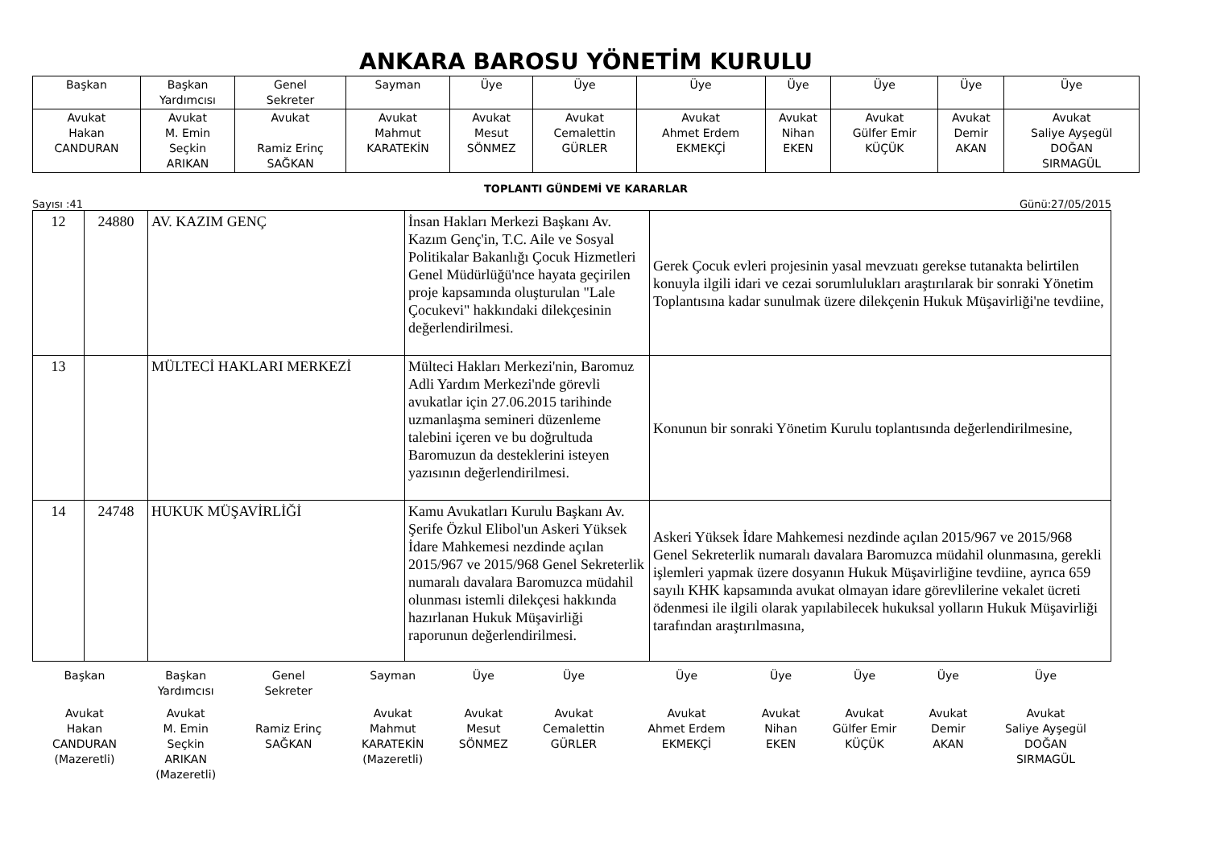ANKARA BAROSU YÖNETİM KURULU
| Başkan | Başkan Yardımcısı | Genel Sekreter | Sayman | Üye | Üye | Üye | Üye | Üye | Üye | Üye |
| Avukat Hakan CANDURAN | Avukat M. Emin Seçkin ARIKAN | Avukat Ramiz Erinç SAĞKAN | Avukat Mahmut KARATEKİN | Avukat Mesut SÖNMEZ | Avukat Cemalettin GÜRLER | Avukat Ahmet Erdem EKMEKÇİ | Avukat Nihan EKEN | Avukat Gülfer Emir KÜÇÜK | Avukat Demir AKAN | Avukat Saliye Ayşegül DOĞAN SIRMAGÜL |
TOPLANTI GÜNDEMİ VE KARARLAR
Sayısı :41 Günü:27/05/2015
| 12 | 24880 | AV. KAZIM GENÇ | İnsan Hakları Merkezi Başkanı Av. Kazım Genç'in, T.C. Aile ve Sosyal Politikalar Bakanlığı Çocuk Hizmetleri Genel Müdürlüğü'nce hayata geçirilen proje kapsamında oluşturulan "Lale Çocukevi" hakkındaki dilekçesinin değerlendirilmesi. | Gerek Çocuk evleri projesinin yasal mevzuatı gerekse tutanakta belirtilen konuyla ilgili idari ve cezai sorumlulukları araştırılarak bir sonraki Yönetim Toplantısına kadar sunulmak üzere dilekçenin Hukuk Müşavirliği'ne tevdiine, |
| 13 | | MÜLTECİ HAKLARI MERKEZİ | Mülteci Hakları Merkezi'nin, Baromuz Adli Yardım Merkezi'nde görevli avukatlar için 27.06.2015 tarihinde uzmanlaşma semineri düzenleme talebini içeren ve bu doğrultuda Baromuzun da desteklerini isteyen yazısının değerlendirilmesi. | Konunun bir sonraki Yönetim Kurulu toplantısında değerlendirilmesine, |
| 14 | 24748 | HUKUK MÜŞAVİRLİĞİ | Kamu Avukatları Kurulu Başkanı Av. Şerife Özkul Elibol'un Askeri Yüksek İdare Mahkemesi nezdinde açılan 2015/967 ve 2015/968 Genel Sekreterlik numaralı davalara Baromuzca müdahil olunması istemli dilekçesi hakkında hazırlanan Hukuk Müşavirliği raporunun değerlendirilmesi. | Askeri Yüksek İdare Mahkemesi nezdinde açılan 2015/967 ve 2015/968 Genel Sekreterlik numaralı davalara Baromuzca müdahil olunmasına, gerekli işlemleri yapmak üzere dosyanın Hukuk Müşavirliğine tevdiine, ayrıca 659 sayılı KHK kapsamında avukat olmayan idare görevlilerine vekalet ücreti ödenmesi ile ilgili olarak yapılabilecek hukuksal yolların Hukuk Müşavirliği tarafından araştırılmasına, |
| Başkan | Başkan Yardımcısı | Genel Sekreter | Sayman | Üye | Üye | Üye | Üye | Üye | Üye | Üye |
| Avukat Hakan CANDURAN (Mazeretli) | Avukat M. Emin Seçkin ARIKAN (Mazeretli) | Ramiz Erinç SAĞKAN | Avukat Mahmut KARATEKİN (Mazeretli) | Avukat Mesut SÖNMEZ | Avukat Cemalettin GÜRLER | Avukat Ahmet Erdem EKMEKÇİ | Avukat Nihan EKEN | Avukat Gülfer Emir KÜÇÜK | Avukat Demir AKAN | Avukat Saliye Ayşegül DOĞAN SIRMAGÜL |